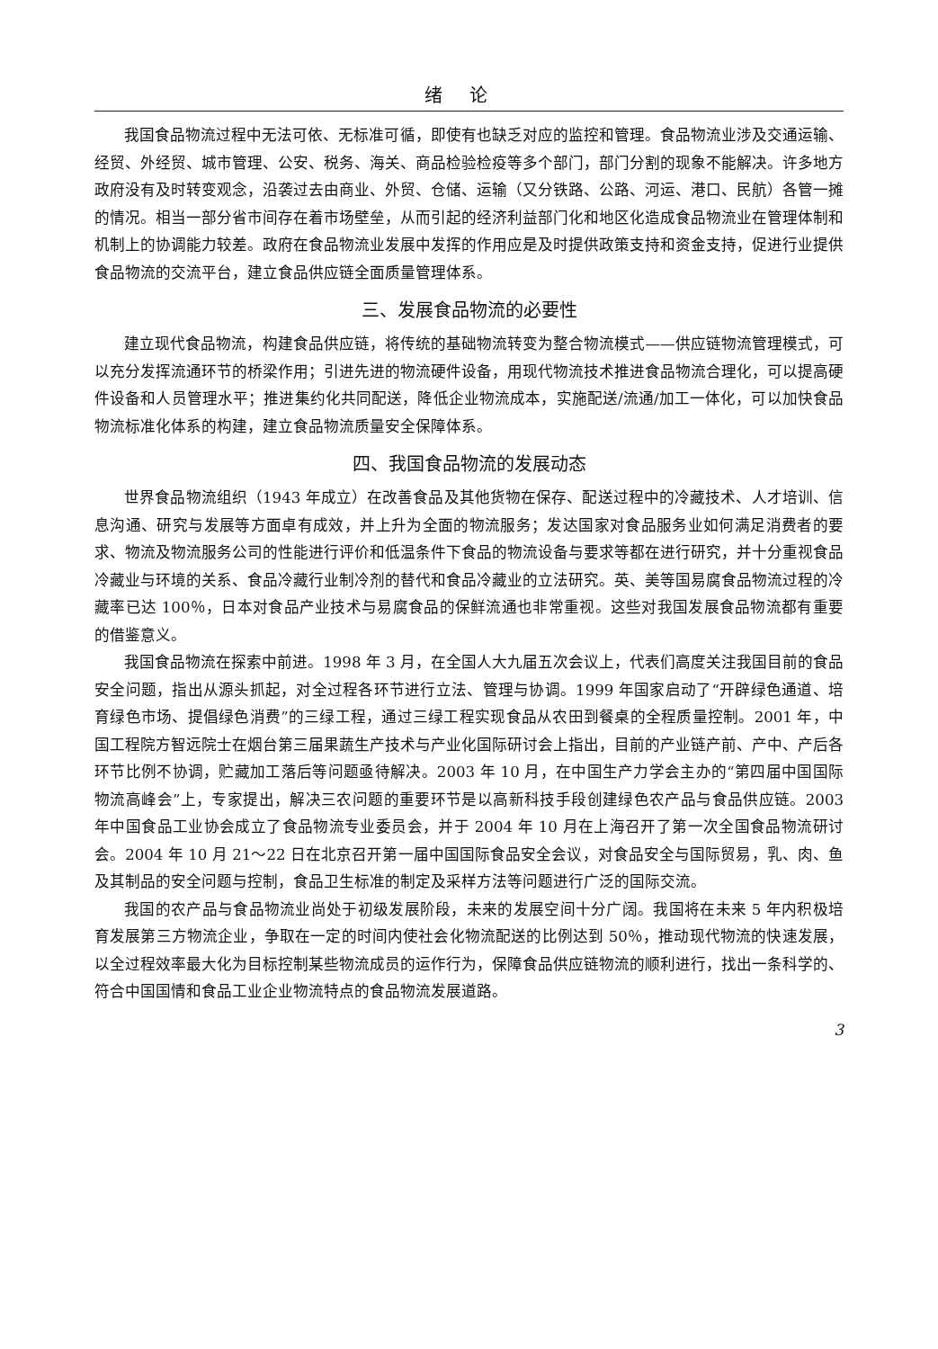绪论
我国食品物流过程中无法可依、无标准可循，即使有也缺乏对应的监控和管理。食品物流业涉及交通运输、经贸、外经贸、城市管理、公安、税务、海关、商品检验检疫等多个部门，部门分割的现象不能解决。许多地方政府没有及时转变观念，沿袭过去由商业、外贸、仓储、运输（又分铁路、公路、河运、港口、民航）各管一摊的情况。相当一部分省市间存在着市场壁垒，从而引起的经济利益部门化和地区化造成食品物流业在管理体制和机制上的协调能力较差。政府在食品物流业发展中发挥的作用应是及时提供政策支持和资金支持，促进行业提供食品物流的交流平台，建立食品供应链全面质量管理体系。
三、发展食品物流的必要性
建立现代食品物流，构建食品供应链，将传统的基础物流转变为整合物流模式——供应链物流管理模式，可以充分发挥流通环节的桥梁作用；引进先进的物流硬件设备，用现代物流技术推进食品物流合理化，可以提高硬件设备和人员管理水平；推进集约化共同配送，降低企业物流成本，实施配送/流通/加工一体化，可以加快食品物流标准化体系的构建，建立食品物流质量安全保障体系。
四、我国食品物流的发展动态
世界食品物流组织（1943 年成立）在改善食品及其他货物在保存、配送过程中的冷藏技术、人才培训、信息沟通、研究与发展等方面卓有成效，并上升为全面的物流服务；发达国家对食品服务业如何满足消费者的要求、物流及物流服务公司的性能进行评价和低温条件下食品的物流设备与要求等都在进行研究，并十分重视食品冷藏业与环境的关系、食品冷藏行业制冷剂的替代和食品冷藏业的立法研究。英、美等国易腐食品物流过程的冷藏率已达 100％，日本对食品产业技术与易腐食品的保鲜流通也非常重视。这些对我国发展食品物流都有重要的借鉴意义。
我国食品物流在探索中前进。1998 年 3 月，在全国人大九届五次会议上，代表们高度关注我国目前的食品安全问题，指出从源头抓起，对全过程各环节进行立法、管理与协调。1999 年国家启动了“开辟绿色通道、培育绿色市场、提倡绿色消费”的三绿工程，通过三绿工程实现食品从农田到餐桌的全程质量控制。2001 年，中国工程院方智远院士在烟台第三届果蔬生产技术与产业化国际研讨会上指出，目前的产业链产前、产中、产后各环节比例不协调，贮藏加工落后等问题亟待解决。2003 年 10 月，在中国生产力学会主办的“第四届中国国际物流高峰会”上，专家提出，解决三农问题的重要环节是以高新科技手段创建绿色农产品与食品供应链。2003 年中国食品工业协会成立了食品物流专业委员会，并于 2004 年 10 月在上海召开了第一次全国食品物流研讨会。2004 年 10 月 21～22 日在北京召开第一届中国国际食品安全会议，对食品安全与国际贸易，乳、肉、鱼及其制品的安全问题与控制，食品卫生标准的制定及采样方法等问题进行广泛的国际交流。
我国的农产品与食品物流业尚处于初级发展阶段，未来的发展空间十分广阔。我国将在未来 5 年内积极培育发展第三方物流企业，争取在一定的时间内使社会化物流配送的比例达到 50％，推动现代物流的快速发展，以全过程效率最大化为目标控制某些物流成员的运作行为，保障食品供应链物流的顺利进行，找出一条科学的、符合中国国情和食品工业企业物流特点的食品物流发展道路。
3